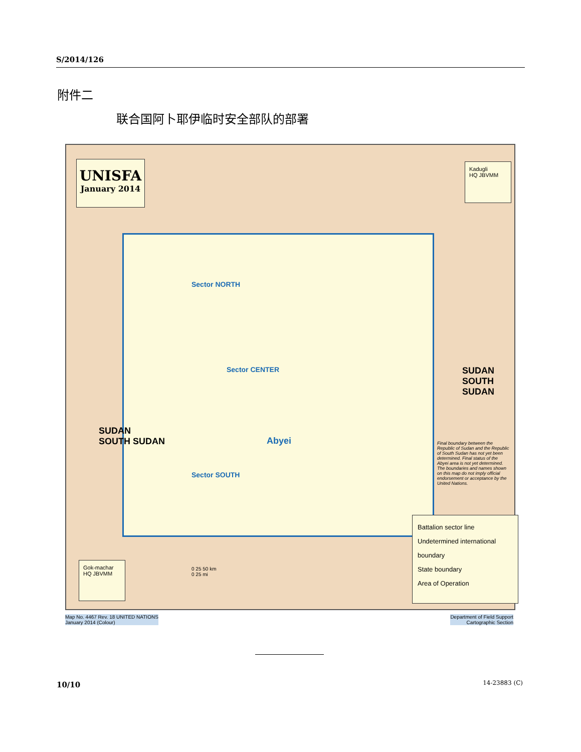S/2014/126
附件二
联合国阿卜耶伊临时安全部队的部署
UNISFA
January 2014
Kadugli
HQ JBVMM
Gok-machar
HQ JBVMM
Sector NORTH
Sector CENTER
Abyei
Sector SOUTH
SUDAN
SOUTH SUDAN
SUDAN
SOUTH SUDAN
Final boundary between the Republic of Sudan and the Republic of South Sudan has not yet been determined. Final status of the Abyei area is not yet determined.
The boundaries and names shown on this map do not imply official endorsement or acceptance by the United Nations.
Battalion sector line
Undetermined international boundary
State boundary
Area of Operation
0 25 50 km
0 25 mi
Map No. 4467 Rev. 18 UNITED NATIONS
January 2014 (Colour)
Department of Field Support
Cartographic Section
10/10 14-23883 (C)